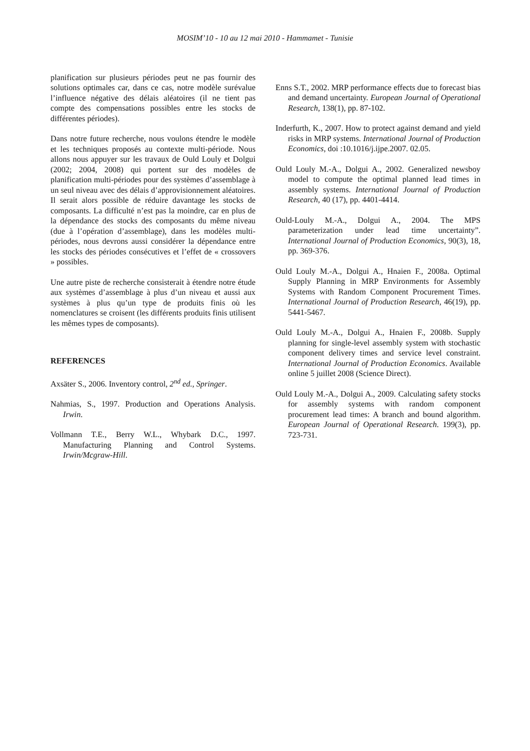MOSIM’10 - 10 au 12 mai 2010 - Hammamet - Tunisie
planification sur plusieurs périodes peut ne pas fournir des solutions optimales car, dans ce cas, notre modèle surévalue l’influence négative des délais aléatoires (il ne tient pas compte des compensations possibles entre les stocks de différentes périodes).
Dans notre future recherche, nous voulons étendre le modèle et les techniques proposés au contexte multi-période. Nous allons nous appuyer sur les travaux de Ould Louly et Dolgui (2002; 2004, 2008) qui portent sur des modèles de planification multi-périodes pour des systèmes d’assemblage à un seul niveau avec des délais d’approvisionnement aléatoires. Il serait alors possible de réduire davantage les stocks de composants. La difficulté n’est pas la moindre, car en plus de la dépendance des stocks des composants du même niveau (due à l’opération d’assemblage), dans les modèles multi-périodes, nous devrons aussi considérer la dépendance entre les stocks des périodes consécutives et l’effet de « crossovers » possibles.
Une autre piste de recherche consisterait à étendre notre étude aux systèmes d’assemblage à plus d’un niveau et aussi aux systèmes à plus qu’un type de produits finis où les nomenclatures se croisent (les différents produits finis utilisent les mêmes types de composants).
REFERENCES
Axsäter S., 2006. Inventory control, 2<sup>nd</sup> ed., Springer.
Nahmias, S., 1997. Production and Operations Analysis. Irwin.
Vollmann T.E., Berry W.L., Whybark D.C., 1997. Manufacturing Planning and Control Systems. Irwin/Mcgraw-Hill.
Enns S.T., 2002. MRP performance effects due to forecast bias and demand uncertainty. European Journal of Operational Research, 138(1), pp. 87-102.
Inderfurth, K., 2007. How to protect against demand and yield risks in MRP systems. International Journal of Production Economics, doi :10.1016/j.ijpe.2007. 02.05.
Ould Louly M.-A., Dolgui A., 2002. Generalized newsboy model to compute the optimal planned lead times in assembly systems. International Journal of Production Research, 40 (17), pp. 4401-4414.
Ould-Louly M.-A., Dolgui A., 2004. The MPS parameterization under lead time uncertainty”. International Journal of Production Economics, 90(3), 18, pp. 369-376.
Ould Louly M.-A., Dolgui A., Hnaien F., 2008a. Optimal Supply Planning in MRP Environments for Assembly Systems with Random Component Procurement Times. International Journal of Production Research, 46(19), pp. 5441-5467.
Ould Louly M.-A., Dolgui A., Hnaien F., 2008b. Supply planning for single-level assembly system with stochastic component delivery times and service level constraint. International Journal of Production Economics. Available online 5 juillet 2008 (Science Direct).
Ould Louly M.-A., Dolgui A., 2009. Calculating safety stocks for assembly systems with random component procurement lead times: A branch and bound algorithm. European Journal of Operational Research. 199(3), pp. 723-731.